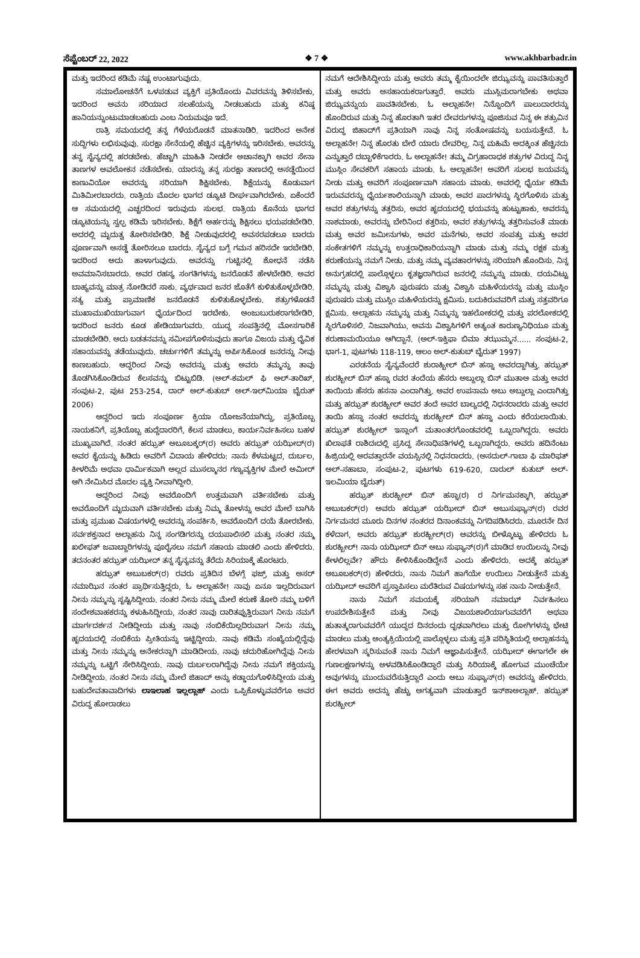ಸೆಪ್ಟೆಂಬರ್ 22, 2022 ❖ 7 ❖ www.akhbarbadr.in
ಮತ್ತು ಇದರಿಂದ ಕಡಿಮೆ ನಷ್ಟ ಉಂಟಾಗುವುದು.
ಸಮಾಲೋಚನೆಗೆ ಒಳಪಡುವ ವ್ಯಕ್ತಿಗೆ ಪ್ರತಿಯೊಂದು ವಿವರವನ್ನು ತಿಳಿಸಬೇಕು, ಇದರಿಂದ ಅವನು ಸರಿಯಾದ ಸಲಹೆಯನ್ನು ನೀಡಬಹುದು ಮತ್ತು ಕನಿಷ್ಠ ಹಾನಿಯನ್ನುಂಟುಮಾಡಬಹುದು ಎಂಬ ನಿಯಮವೂ ಇದೆ.
ರಾತ್ರಿ ಸಮಯದಲ್ಲಿ ತನ್ನ ಗೆಳೆಯರೊಡನೆ ಮಾತನಾಡಿರಿ. ಇದರಿಂದ ಅನೇಕ ಸುದ್ದಿಗಳು ಲಭಿಸುವುವು. ಸುರಕ್ಷಾ ಸೇನೆಯಲ್ಲಿ ಹೆಚ್ಚಿನ ವ್ಯಕ್ತಿಗಳನ್ನು ಇರಿಸಬೇಕು. ಅವರನ್ನು ತನ್ನ ಸೈನ್ಯದಲ್ಲಿ ಹರಡಬೇಕು. ಹೆಚ್ಚಾಗಿ ಮಾಹಿತಿ ನೀಡದೇ ಅಚಾನಕ್ಕಾಗಿ ಅವರ ಸೇನಾ ತಾಣಗಳ ಅವಲೋಕನ ನಡೆಸಬೇಕು. ಯಾರನ್ನು ತನ್ನ ಸುರಕ್ಷಾ ತಾಣದಲ್ಲಿ ಅಸಡ್ಡೆಯಿಂದ ಕಾಣುವಿಯೋ ಅವರನ್ನು ಸರಿಯಾಗಿ ಶಿಕ್ಷಿಸಬೇಕು. ಶಿಕ್ಷೆಯನ್ನು ಕೊಡುವಾಗ ಮಿತಿಮೀರಬಾರದು. ರಾತ್ರಿಯ ಮೊದಲ ಭಾಗದ ಡ್ಯೂಟಿ ದೀರ್ಘವಾಗಿರಬೇಕು. ಏಕೆಂದರೆ ಆ ಸಮಯದಲ್ಲಿ ಎಚ್ಚರದಿಂದ ಇರುವುದು ಸುಲಭ. ರಾತ್ರಿಯ ಕೊನೆಯ ಭಾಗದ ಡ್ಯೂಟಿಯನ್ನು ಸ್ವಲ್ಪ ಕಡಿಮೆ ಇರಿಸಬೇಕು. ಶಿಕ್ಷೆಗೆ ಅರ್ಹರನ್ನು ಶಿಕ್ಷಿಸಲು ಭಯಪಡಬೇಡಿರಿ. ಅದರಲ್ಲಿ ಮೃದುತ್ವ ತೋರಿಸಬೇಡಿರಿ. ಶಿಕ್ಷೆ ನೀಡುವುದರಲ್ಲಿ ಅವಸರಪಡಲೂ ಬಾರದು ಪೂರ್ಣವಾಗಿ ಅಸಡ್ಡೆ ತೋರಿಸಲೂ ಬಾರದು. ಸೈನ್ಯದ ಬಗ್ಗೆ ಗಮನ ಹರಿಸದೇ ಇರಬೇಡಿರಿ. ಇದರಿಂದ ಅದು ಹಾಳಾಗುವುದು. ಅವರನ್ನು ಗುಟ್ಟಿನಲ್ಲಿ ಶೋಧನೆ ನಡೆಸಿ ಅವಮಾನಿಸಬಾರದು. ಅವರ ರಹಸ್ಯ ಸಂಗತಿಗಳನ್ನು ಜನರೊಡನೆ ಹೇಳಬೇಡಿರಿ. ಅವರ ಬಾಹ್ಯವನ್ನು ಮಾತ್ರ ನೋಡಿದರೆ ಸಾಕು. ವ್ಯರ್ಥವಾದ ಜನರ ಜೊತೆಗೆ ಕುಳಿತುಕೊಳ್ಳಬೇಡಿರಿ. ಸತ್ಯ ಮತ್ತು ಪ್ರಾಮಾಣಿಕ ಜನರೊಡನೆ ಕುಳಿತುಕೊಳ್ಳಬೇಕು. ಶತ್ರುಗಳೊಡನೆ ಮುಖಾಮುಖಿಯಾಗುವಾಗ ಧೈರ್ಯದಿಂದ ಇರಬೇಕು. ಅಂಜುಬುರುಕರಾಗಬೇಡಿರಿ, ಇದರಿಂದ ಜನರು ಕೂಡ ಹೇಡಿಯಾಗುವರು. ಯುದ್ಧ ಸಂಪತ್ತಿನಲ್ಲಿ ಮೋಸಗಾರಿಕೆ ಮಾಡಬೇಡಿರಿ. ಅದು ಬಡತನವನ್ನು ಸಮೀಪಗೊಳಿಸುವುದು ಹಾಗೂ ವಿಜಯ ಮತ್ತು ದೈವಿಕ ಸಹಾಯವನ್ನು ತಡೆಯುವುದು. ಚರ್ಚುಗಳಿಗೆ ತಮ್ಮನ್ನು ಅರ್ಪಿಸಿಕೊಂಡ ಜನರನ್ನು ನೀವು ಕಾಣಬಹುದು. ಆದ್ದರಿಂದ ನೀವು ಅವರನ್ನು ಮತ್ತು ಅವರು ತಮ್ಮನ್ನು ತಾವು ತೊಡಗಿಸಿಕೊಂಡಿರುವ ಕೆಲಸವನ್ನು ಬಿಟ್ಟುಬಿಡಿ. (ಅಲ್-ಕಮಲ್ ಫಿ ಅಲ್-ತಾರಿಖ್, ಸಂಪುಟ-2, ಪುಟ 253-254, ದಾರ್ ಅಲ್-ಕುತುಬ್ ಅಲ್-ಇಲ್‌ಮಿಯಾ ಬೈರುತ್ 2006)
ಆದ್ದರಿಂದ ಇದು ಸಂಪೂರ್ಣ ಕ್ರಿಯಾ ಯೋಜನೆಯಾಗಿದ್ದು, ಪ್ರತಿಯೊಬ್ಬ ನಾಯಕನಿಗೆ, ಪ್ರತಿಯೊಬ್ಬ ಹುದ್ದೆದಾರರಿಗೆ, ಕೆಲಸ ಮಾಡಲು, ಕಾರ್ಯನಿರ್ವಹಿಸಲು ಬಹಳ ಮುಖ್ಯವಾಗಿದೆ. ನಂತರ ಹಝ್ರತ್ ಅಬೂಬಕ್ಕರ್(ರ) ಅವರು ಹಝ್ರತ್ ಯಝೀದ್(ರ) ಅವರ ಕೈಯನ್ನು ಹಿಡಿದು ಅವರಿಗೆ ವಿದಾಯ ಹೇಳಿದರು: ನಾನು ಕೆಳಮಟ್ಟದ, ದುರ್ಬಲ, ಕೀಳರಿಮೆ ಅಥವಾ ಧಾರ್ಮಿಕವಾಗಿ ಅಲ್ಲದ ಮುಸಲ್ಮಾನರ ಗಣ್ಯವ್ಯಕ್ತಿಗಳ ಮೇಲೆ ಅಮೀರ್ ಆಗಿ ನೇಮಿಸಿದ ಮೊದಲ ವ್ಯಕ್ತಿ ನೀವಾಗಿದ್ದೀರಿ.
ಆದ್ದರಿಂದ ನೀವು ಅವರೊಂದಿಗೆ ಉತ್ತಮವಾಗಿ ವರ್ತಿಸಬೇಕು ಮತ್ತು ಅವರೊಂದಿಗೆ ಮೃದುವಾಗಿ ವರ್ತಿಸಬೇಕು ಮತ್ತು ನಿಮ್ಮ ತೋಳನ್ನು ಅವರ ಮೇಲೆ ಬಾಗಿಸಿ ಮತ್ತು ಪ್ರಮುಖ ವಿಷಯಗಳಲ್ಲಿ ಅವರನ್ನು ಸಂಪರ್ಕಿಸಿ, ಅವರೊಂದಿಗೆ ದಯೆ ತೋರಬೇಕು. ಸರ್ವಶಕ್ತನಾದ ಅಲ್ಲಾಹನು ನಿನ್ನ ಸಂಗಡಿಗರನ್ನು ದಯಪಾಲಿಸಲಿ ಮತ್ತು ನಂತರ ನಮ್ಮ ಖಲೀಫತ್ ಜವಾಬ್ದಾರಿಗಳನ್ನು ಪೂರೈಸಲು ನಮಗೆ ಸಹಾಯ ಮಾಡಲಿ ಎಂದು ಹೇಳಿದರು. ತದನಂತರ ಹಝ್ರತ್ ಯಝೀದ್ ತನ್ನ ಸೈನ್ಯವನ್ನು ತೆರೆದು ಸಿರಿಯಾಕ್ಕೆ ಹೊರಟರು.
ಹಝ್ರತ್ ಅಬುಬಕರ್(ರ) ರವರು ಪ್ರತಿದಿನ ಬೆಳಗ್ಗೆ ಫಜ್ರ್ ಮತ್ತು ಅಸರ್ ನಮಾಝಿನ ನಂತರ ಪ್ರಾರ್ಥಿಸುತ್ತಿದ್ದರು, ಓ ಅಲ್ಲಾಹನೇ! ನಾವು ಏನೂ ಇಲ್ಲದಿರುವಾಗ ನೀನು ನಮ್ಮನ್ನು ಸೃಷ್ಟಿಸಿದ್ದೀಯ. ನಂತರ ನೀನು ನಮ್ಮ ಮೇಲೆ ಕರುಣೆ ತೋರಿ ನಮ್ಮ ಬಳಿಗೆ ಸಂದೇಶವಾಹಕರನ್ನು ಕಳುಹಿಸಿದ್ದೀಯ, ನಂತರ ನಾವು ದಾರಿತಪ್ಪುತ್ತಿರುವಾಗ ನೀನು ನಮಗೆ ಮಾರ್ಗದರ್ಶನ ನೀಡಿದ್ದೀಯ ಮತ್ತು ನಾವು ನಂಬಿಕೆಯಿಲ್ಲದಿರುವಾಗ ನೀನು ನಮ್ಮ ಹೃದಯದಲ್ಲಿ ನಂಬಿಕೆಯ ಪ್ರೀತಿಯನ್ನು ಇಟ್ಟಿದ್ದೀಯ. ನಾವು ಕಡಿಮೆ ಸಂಖ್ಯೆಯಲ್ಲಿದ್ದೆವು ಮತ್ತು ನೀನು ನಮ್ಮನ್ನು ಅನೇಕರನ್ನಾಗಿ ಮಾಡಿದೀಯ. ನಾವು ಚದುರಿಹೋಗಿದ್ದೆವು ನೀನು ನಮ್ಮನ್ನು ಒಟ್ಟಿಗೆ ಸೇರಿಸಿದ್ದೀಯ. ನಾವು ದುರ್ಬಲರಾಗಿದ್ದೆವು ನೀನು ನಮಗೆ ಶಕ್ತಿಯನ್ನು ನೀಡಿದ್ದೀಯ. ನಂತರ ನೀನು ನಮ್ಮ ಮೇಲೆ ಜಿಹಾದ್ ಅನ್ನು ಕಡ್ಡಾಯಗೊಳಿಸಿದ್ದೀಯ ಮತ್ತು ಬಹುದೇವತಾವಾದಿಗಳು ಲಾಇಲಾಹ ಇಲ್ಲಲ್ಲಾಹ್ ಎಂದು ಒಪ್ಪಿಕೊಳ್ಳುವವರೆಗೂ ಅವರ ವಿರುದ್ಧ ಹೋರಾಡಲು
ನಮಗೆ ಆದೇಶಿಸಿದ್ದೀಯ ಮತ್ತು ಅವರು ತಮ್ಮ ಕೈಯಿಂದಲೇ ಜಿಝ್ಯವನ್ನು ಪಾವತಿಸುತ್ತಾರೆ ಮತ್ತು ಅವರು ಅಸಹಾಯಕರಾಗುತ್ತಾರೆ. ಅವರು ಮುಸ್ಲಿಮರಾಗಬೇಕು ಅಥವಾ ಜಿಝ್ಯವನ್ನುಯ ಪಾವತಿಸಬೇಕು. ಓ ಅಲ್ಲಾಹನೇ! ನಿನ್ನೊಂದಿಗೆ ಪಾಲುದಾರರನ್ನು ಹೊಂದಿರುವ ಮತ್ತು ನಿನ್ನ ಹೊರತಾಗಿ ಇತರ ದೇವರುಗಳನ್ನು ಪೂಜಿಸುವ ನಿನ್ನ ಈ ಶತ್ರುವಿನ ವಿರುದ್ಧ ಜಿಹಾದ್‌ಗೆ ಪ್ರತಿಯಾಗಿ ನಾವು ನಿನ್ನ ಸಂತೋಷವನ್ನು ಬಯಸುತ್ತೇವೆ. ಓ ಅಲ್ಲಾಹನೇ! ನಿನ್ನ ಹೊರತು ಬೇರೆ ಯಾರು ದೇವರಿಲ್ಲ. ನಿನ್ನ ಮಹಿಮೆ ಅದಕ್ಕಿಂತ ಹೆಚ್ಚಿನದು ಎನ್ನುತ್ತಾರೆ ದಬ್ಬಾಳಿಕೆಗಾರರು. ಓ ಅಲ್ಲಾಹನೇ! ತಮ್ಮ ವಿಗ್ರಹಾರಾಧಕ ಶತ್ರುಗಳ ವಿರುದ್ಧ ನಿನ್ನ ಮುಸ್ಲಿಂ ಸೇವಕರಿಗೆ ಸಹಾಯ ಮಾಡು. ಓ ಅಲ್ಲಾಹನೇ! ಅವರಿಗೆ ಸುಲಭ ಜಯವನ್ನು ನೀಡು ಮತ್ತು ಅವರಿಗೆ ಸಂಪೂರ್ಣವಾಗಿ ಸಹಾಯ ಮಾಡು. ಅವರಲ್ಲಿ ಧೈರ್ಯ ಕಡಿಮೆ ಇರುವವರನ್ನು ಧೈರ್ಯಶಾಲಿಯನ್ನಾಗಿ ಮಾಡು, ಅವರ ಪಾದಗಳನ್ನು ಸ್ಥಿರಗೊಳಿಸು ಮತ್ತು ಅವರ ಶತ್ರುಗಳನ್ನು ತತ್ತರಿಸು, ಅವರ ಹೃದಯದಲ್ಲಿ ಭಯವನ್ನು ಹುಟ್ಟುಹಾಕು, ಅವರನ್ನು ನಾಶಮಾಡು, ಅವರನ್ನು ಬೇರಿನಿಂದ ಕತ್ತರಿಸು, ಅವರ ಶತ್ರುಗಳನ್ನು ತತ್ತರಿಸುವಂತೆ ಮಾಡು ಮತ್ತು ಅವರ ಜಮೀನುಗಳು, ಅವರ ಮನೆಗಳು, ಅವರ ಸಂಪತ್ತು ಮತ್ತು ಅವರ ಸಂಕೇತಗಳಿಗೆ ನಮ್ಮನ್ನು ಉತ್ತರಾಧಿಕಾರಿಯನ್ನಾಗಿ ಮಾಡು ಮತ್ತು ನಮ್ಮ ರಕ್ಷಕ ಮತ್ತು ಕರುಣೆಯನ್ನು ನಮಗೆ ನೀಡು. ಮತ್ತು ನಮ್ಮ ವ್ಯವಹಾರಗಳನ್ನು ಸರಿಯಾಗಿ ಹೊಂದಿಸು. ನಿನ್ನ ಅನುಗ್ರಹದಲ್ಲಿ ಪಾಲ್ಗೊಳ್ಳಲು ಕೃತಜ್ಞರಾಗಿರುವ ಜನರಲ್ಲಿ ನಮ್ಮನ್ನು ಮಾಡು. ದಯವಿಟ್ಟು ನಮ್ಮನ್ನು ಮತ್ತು ವಿಶ್ವಾಸಿ ಪುರುಷರು ಮತ್ತು ವಿಶ್ವಾಸಿ ಮಹಿಳೆಯರನ್ನು ಮತ್ತು ಮುಸ್ಲಿಂ ಪುರುಷರು ಮತ್ತು ಮುಸ್ಲಿಂ ಮಹಿಳೆಯರನ್ನು ಕ್ಷಮಿಸು. ಬದುಕಿರುವವರಿಗೆ ಮತ್ತು ಸತ್ತವರಿಗೂ ಕ್ಷಮಿಸು. ಅಲ್ಲಾಹನು ನಮ್ಮನ್ನು ಮತ್ತು ನಿಮ್ಮನ್ನು ಇಹಲೋಕದಲ್ಲಿ ಮತ್ತು ಪರಲೋಕದಲ್ಲಿ ಸ್ಥಿರಗೊಳಿಸಲಿ. ನಿಜವಾಗಿಯು, ಅವನು ವಿಶ್ವಾಸಿಗಳಿಗೆ ಅತ್ಯಂತ ಕಾರುಣ್ಯನಿಧಿಯೂ ಮತ್ತು ಕರುಣಾಮಯಿಯೂ ಆಗಿದ್ದಾನೆ. (ಅಲ್-ಇಕ್ತಿಫಾ ಬಿಮಾ ತಝುಮ್ಮನ...... ಸಂಪುಟ-2, ಭಾಗ-1, ಪುಟಗಳು 118-119, ಆಲಂ ಅಲ್-ಕುತುಬ್ ಬೈರುತ್ 1997)
ಎರಡನೆಯ ಸೈನ್ಯವೆಂದರೆ ಶುರಾಹ್ಬೀಲ್ ಬಿನ್ ಹಸ್ನಾ ಅವರದ್ದಾಗಿತ್ತು. ಹಝ್ರತ್ ಶುರಹ್ಬೀಲ್ ಬಿನ್ ಹಸ್ನಾ ರವರ ತಂದೆಯ ಹೆಸರು ಅಬ್ದುಲ್ಲಾ ಬಿನ್ ಮುತಾಅ ಮತ್ತು ಅವರ ತಾಯಿಯ ಹೆಸರು ಹಸನಾ ಎಂದಾಗಿತ್ತು. ಅವರ ಉಪನಾಮ ಅಬು ಅಬ್ದುಲ್ಲಾ ಎಂದಾಗಿತ್ತು ಮತ್ತು ಹಝ್ರತ್ ಶುರಹ್ಬೀಲ್ ಅವರ ತಂದೆ ಅವರ ಬಾಲ್ಯದಲ್ಲಿ ನಿಧನರಾದರು ಮತ್ತು ಅವರ ತಾಯಿ ಹಸ್ನಾ ನಂತರ ಅವರನ್ನು ಶುರಹ್ಬೀಲ್ ಬಿನ್ ಹಸ್ನಾ ಎಂದು ಕರೆಯಲಾಯಿತು. ಹಝ್ರತ್ ಶುರಹ್ಬೀಲ್ ಇಸ್ಲಾಂಗೆ ಮತಾಂತರಗೊಂಡವರಲ್ಲಿ ಒಬ್ಬರಾಗಿದ್ದರು. ಅವರು ಖಿಲಾಫತೆ ರಾಶಿದಃದಲ್ಲಿ ಪ್ರಸಿದ್ಧ ಸೇನಾಧಿಪತಿಗಳಲ್ಲಿ ಒಬ್ಬರಾಗಿದ್ದರು. ಅವರು ಹದಿನೆಂಟು ಹಿಜ್ರಿಯಲ್ಲಿ ಅರವತ್ತಾರನೇ ವಯಸ್ಸಿನಲ್ಲಿ ನಿಧನರಾದರು. (ಅಸದುಲ್-ಗಾಬಾ ಫಿ ಮಾರಿಫತ್ ಅಲ್-ಸಹಾಬಾ, ಸಂಪುಟ-2, ಪುಟಗಳು 619-620, ದಾರುಲ್ ಕುತುಬ್ ಅಲ್-ಇಲಮಿಯಾ ಬೈರುತ್)
ಹಝ್ರತ್ ಶುರಹ್ಬೀಲ್ ಬಿನ್ ಹಸ್ನಾ(ರ) ರ ನಿರ್ಗಮನಕ್ಕಾಗಿ, ಹಝ್ರತ್ ಅಬುಬಕರ್(ರ) ಅವರು ಹಝ್ರತ್ ಯಝೀದ್ ಬಿನ್ ಅಬುಸುಫ್ಯಾನ್(ರ) ರವರ ನಿರ್ಗಮನದ ಮೂರು ದಿನಗಳ ನಂತರದ ದಿನಾಂಕವನ್ನು ನಿಗದಿಪಡಿಸಿದರು. ಮೂರನೇ ದಿನ ಕಳೆದಾಗ, ಅವರು ಹಝ್ರತ್ ಶುರಹ್ಬೀಲ್(ರ) ಅವರನ್ನು ಬೀಳ್ಕೊಟ್ಟು ಹೇಳಿದರು ಓ ಶುರಹ್ಬೀಲ್! ನಾನು ಯಝೀದ್ ಬಿನ್ ಅಬು ಸುಫ್ಯಾನ್(ರ)ಗೆ ಮಾಡಿದ ಉಯಿಲನ್ನು ನೀವು ಕೇಳಲಿಲ್ಲವೇ? ಹೌದು ಕೇಳಿಸಿಕೊಂಡಿದ್ದೇನೆ ಎಂದು ಹೇಳಿದರು. ಅದಕ್ಕೆ ಹಝ್ರತ್ ಅಬೂಬಕರ್(ರ) ಹೇಳಿದರು, ನಾನು ನಿಮಗೆ ಹಾಗೆಯೇ ಉಯಿಲು ನೀಡುತ್ತೇನೆ ಮತ್ತು ಯಝೀದ್ ಅವರಿಗೆ ಪ್ರಸ್ತಾಪಿಸಲು ಮರೆತಿರುವ ವಿಷಯಗಳನ್ನು ಸಹ ನಾನು ನೀಡುತ್ತೇನೆ.
ನಾನು ನಿಮಗೆ ಸಮಯಕ್ಕೆ ಸರಿಯಾಗಿ ನಮಾಝ್ ನಿರ್ವಹಿಸಲು ಉಪದೇಶಿಸುತ್ತೇನೆ ಮತ್ತು ನೀವು ವಿಜಯಶಾಲಿಯಾಗುವವರೆಗೆ ಅಥವಾ ಹುತಾತ್ಮರಾಗುವವರೆಗೆ ಯುದ್ಧದ ದಿನದಂದು ದೃಢವಾಗಿರಲು ಮತ್ತು ರೋಗಿಗಳನ್ನು ಭೇಟಿ ಮಾಡಲು ಮತ್ತು ಅಂತ್ಯಕ್ರಿಯೆಯಲ್ಲಿ ಪಾಲ್ಗೊಳ್ಳಲು ಮತ್ತು ಪ್ರತಿ ಪರಿಸ್ಥಿತಿಯಲ್ಲಿ ಅಲ್ಲಾಹನನ್ನು ಹೇರಳವಾಗಿ ಸ್ಮರಿಸುವಂತೆ ನಾನು ನಿಮಗೆ ಆಜ್ಞಾಪಿಸುತ್ತೇನೆ. ಯಝೀದ್ ಈಗಾಗಲೇ ಈ ಗುಣಲಕ್ಷಣಗಳನ್ನು ಅಳವಡಿಸಿಕೊಂಡಿದ್ದಾರೆ ಮತ್ತು ಸಿರಿಯಾಕ್ಕೆ ಹೋಗುವ ಮುಂಚೆಯೇ ಅವುಗಳನ್ನು ಮುಂದುವರೆಸುತ್ತಿದ್ದಾರೆ ಎಂದು ಅಬು ಸುಫ್ಯಾನ್(ರ) ಅವರನ್ನು ಹೇಳಿದರು. ಈಗ ಅವರು ಅದನ್ನು ಹೆಚ್ಚು ಅಗತ್ಯವಾಗಿ ಮಾಡುತ್ತಾರೆ ಇನ್‌ಶಾಅಲ್ಲಾಹ್. ಹಝ್ರತ್ ಶುರಹ್ಬೀಲ್